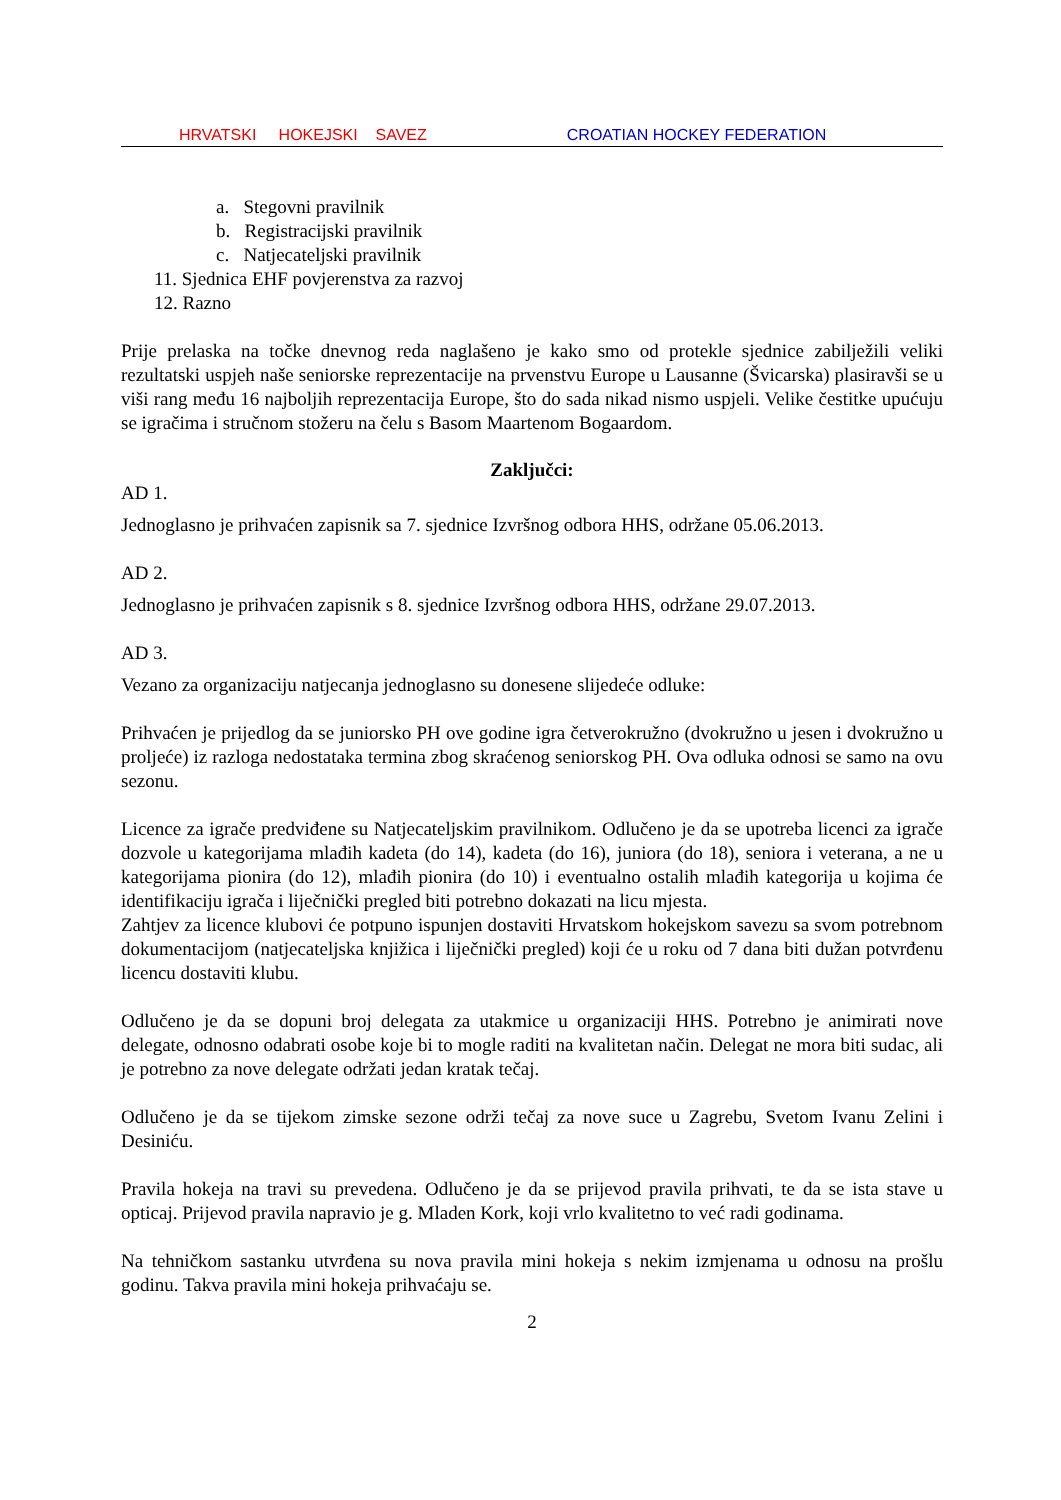HRVATSKI HOKEJSKI SAVEZ CROATIAN HOCKEY FEDERATION
a. Stegovni pravilnik
b. Registracijski pravilnik
c. Natjecateljski pravilnik
11. Sjednica EHF povjerenstva za razvoj
12. Razno
Prije prelaska na točke dnevnog reda naglašeno je kako smo od protekle sjednice zabilježili veliki rezultatski uspjeh naše seniorske reprezentacije na prvenstvu Europe u Lausanne (Švicarska) plasiravši se u viši rang među 16 najboljih reprezentacija Europe, što do sada nikad nismo uspjeli. Velike čestitke upućuju se igračima i stručnom stožeru na čelu s Basom Maartenom Bogaardom.
Zaključci:
AD 1.
Jednoglasno je prihvaćen zapisnik sa 7. sjednice Izvršnog odbora HHS, održane 05.06.2013.
AD 2.
Jednoglasno je prihvaćen zapisnik s 8. sjednice Izvršnog odbora HHS, održane 29.07.2013.
AD 3.
Vezano za organizaciju natjecanja jednoglasno su donesene slijedeće odluke:
Prihvaćen je prijedlog da se juniorsko PH ove godine igra četverokružno (dvokružno u jesen i dvokružno u proljeće) iz razloga nedostataka termina zbog skraćenog seniorskog PH. Ova odluka odnosi se samo na ovu sezonu.
Licence za igrače predviđene su Natjecateljskim pravilnikom. Odlučeno je da se upotreba licenci za igrače dozvole u kategorijama mlađih kadeta (do 14), kadeta (do 16), juniora (do 18), seniora i veterana, a ne u kategorijama pionira (do 12), mlađih pionira (do 10) i eventualno ostalih mlađih kategorija u kojima će identifikaciju igrača i liječnički pregled biti potrebno dokazati na licu mjesta.
Zahtjev za licence klubovi će potpuno ispunjen dostaviti Hrvatskom hokejskom savezu sa svom potrebnom dokumentacijom (natjecateljska knjižica i liječnički pregled) koji će u roku od 7 dana biti dužan potvrđenu licencu dostaviti klubu.
Odlučeno je da se dopuni broj delegata za utakmice u organizaciji HHS. Potrebno je animirati nove delegate, odnosno odabrati osobe koje bi to mogle raditi na kvalitetan način. Delegat ne mora biti sudac, ali je potrebno za nove delegate održati jedan kratak tečaj.
Odlučeno je da se tijekom zimske sezone održi tečaj za nove suce u Zagrebu, Svetom Ivanu Zelini i Desiniću.
Pravila hokeja na travi su prevedena. Odlučeno je da se prijevod pravila prihvati, te da se ista stave u opticaj. Prijevod pravila napravio je g. Mladen Kork, koji vrlo kvalitetno to već radi godinama.
Na tehničkom sastanku utvrđena su nova pravila mini hokeja s nekim izmjenama u odnosu na prošlu godinu. Takva pravila mini hokeja prihvaćaju se.
2